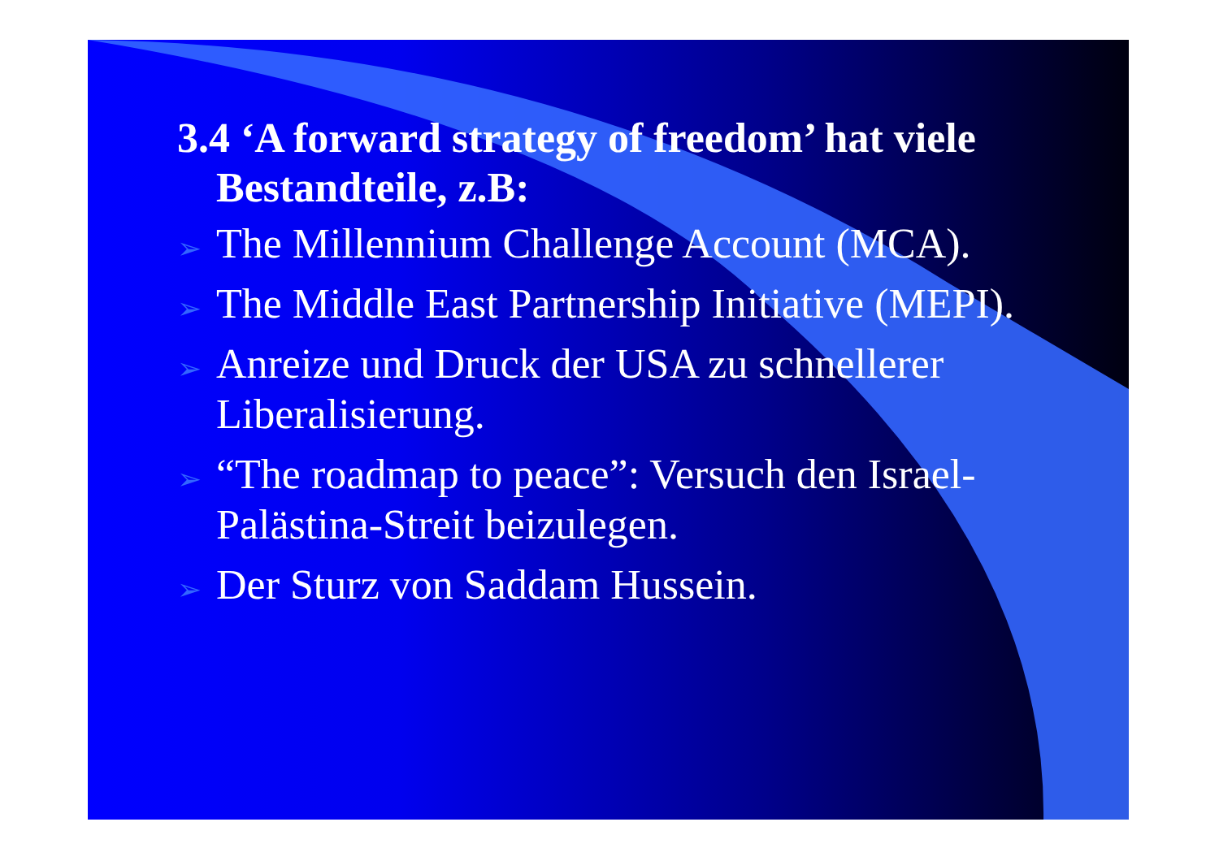3.4 ‘A forward strategy of freedom’ hat viele Bestandteile, z.B:
➢ The Millennium Challenge Account (MCA).
➢ The Middle East Partnership Initiative (MEPI).
➢ Anreize und Druck der USA zu schnellerer Liberalisierung.
➢ “The roadmap to peace”: Versuch den Israel-Palästina-Streit beizulegen.
➢ Der Sturz von Saddam Hussein.